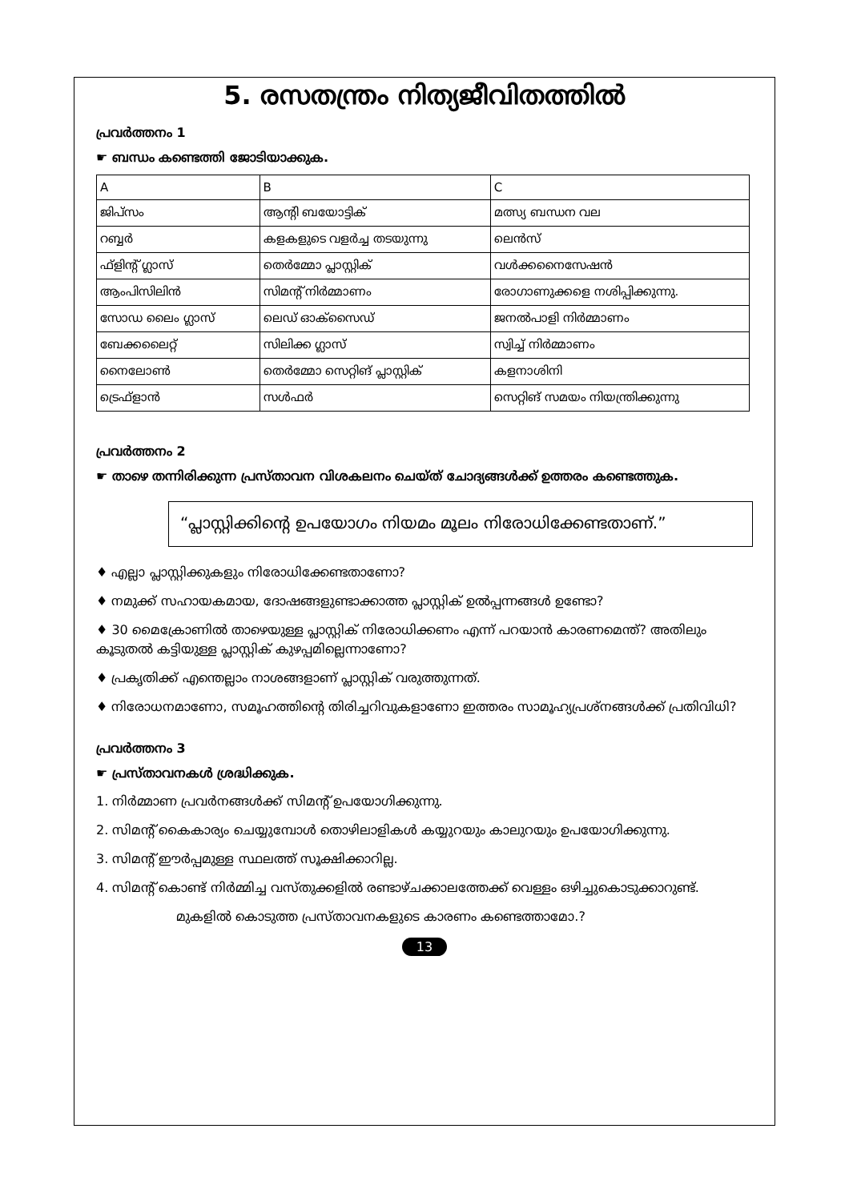5. രസതന്ത്രം നിത്യജീവിതത്തിൽ
പ്രവർത്തനം 1
☛ ബന്ധം കണ്ടെത്തി ജോടിയാക്കുക.
| A | B | C |
| --- | --- | --- |
| ജിപ്സം | ആന്റി ബയോട്ടിക് | മത്സ്യ ബന്ധന വല |
| റബ്ബർ | കളകളുടെ വളർച്ച തടയുന്നു | ലെൻസ് |
| ഫ്ളിന്റ് ഗ്ലാസ് | തെർമ്മോ പ്ലാസ്റ്റിക് | വൾക്കനൈസേഷൻ |
| ആംപിസിലിൻ | സിമന്റ് നിർമ്മാണം | രോഗാണുക്കളെ നശിപ്പിക്കുന്നു. |
| സോഡ ലൈം ഗ്ലാസ് | ലെഡ് ഓക്സൈഡ് | ജനൽപാളി നിർമ്മാണം |
| ബേക്കലൈറ്റ് | സിലിക്ക ഗ്ലാസ് | സ്വിച്ച് നിർമ്മാണം |
| നൈലോൺ | തെർമ്മോ സെറ്റിങ് പ്ലാസ്റ്റിക് | കളനാശിനി |
| ട്രെഫ്ളാൻ | സൾഫർ | സെറ്റിങ് സമയം നിയന്ത്രിക്കുന്നു |
പ്രവർത്തനം 2
☛ താഴെ തന്നിരിക്കുന്ന പ്രസ്താവന വിശകലനം ചെയ്ത് ചോദ്യങ്ങൾക്ക് ഉത്തരം കണ്ടെത്തുക.
“പ്ലാസ്റ്റിക്കിന്റെ ഉപയോഗം നിയമം മൂലം നിരോധിക്കേണ്ടതാണ്.”
♦ എല്ലാ പ്ലാസ്റ്റിക്കുകളും നിരോധിക്കേണ്ടതാണോ?
♦ നമുക്ക് സഹായകമായ, ദോഷങ്ങളുണ്ടാക്കാത്ത പ്ലാസ്റ്റിക് ഉൽപ്പന്നങ്ങൾ ഉണ്ടോ?
♦ 30 മൈക്രോണിൽ താഴെയുള്ള പ്ലാസ്റ്റിക് നിരോധിക്കണം എന്ന് പറയാൻ കാരണമെന്ത്? അതിലും കൂടുതൽ കട്ടിയുള്ള പ്ലാസ്റ്റിക് കുഴപ്പമില്ലെന്നാണോ?
♦ പ്രകൃതിക്ക് എന്തെല്ലാം നാശങ്ങളാണ് പ്ലാസ്റ്റിക് വരുത്തുന്നത്.
♦ നിരോധനമാണോ, സമൂഹത്തിന്റെ തിരിച്ചറിവുകളാണോ ഇത്തരം സാമൂഹ്യപ്രശ്നങ്ങൾക്ക് പ്രതിവിധി?
പ്രവർത്തനം 3
☛ പ്രസ്താവനകൾ ശ്രദ്ധിക്കുക.
1. നിർമ്മാണ പ്രവർനങ്ങൾക്ക് സിമന്റ് ഉപയോഗിക്കുന്നു.
2. സിമന്റ് കൈകാര്യം ചെയ്യുമ്പോൾ തൊഴിലാളികൾ കയ്യുറയും കാലുറയും ഉപയോഗിക്കുന്നു.
3. സിമന്റ് ഈർപ്പമുള്ള സ്ഥലത്ത് സൂക്ഷിക്കാറില്ല.
4. സിമന്റ് കൊണ്ട് നിർമ്മിച്ച വസ്തുക്കളിൽ രണ്ടാഴ്ചക്കാലത്തേക്ക് വെള്ളം ഒഴിച്ചുകൊടുക്കാറുണ്ട്.
മുകളിൽ കൊടുത്ത പ്രസ്താവനകളുടെ കാരണം കണ്ടെത്താമോ.?
13